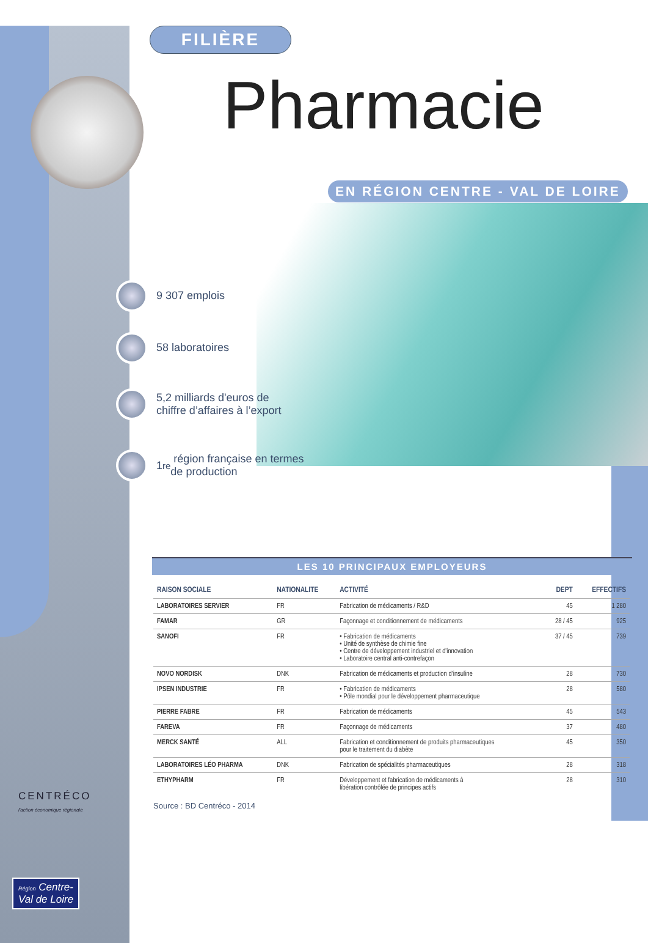FILIÈRE
Pharmacie
EN RÉGION CENTRE - VAL DE LOIRE
9 307 emplois
58 laboratoires
5,2 milliards d'euros de
chiffre d’affaires à l’export
1<sup>re</sup> région française en termes
de production
LES 10 PRINCIPAUX EMPLOYEURS
| RAISON SOCIALE | NATIONALITE | ACTIVITÉ | DEPT | EFFECTIFS |
| --- | --- | --- | --- | --- |
| LABORATOIRES SERVIER | FR | Fabrication de médicaments / R&D | 45 | 1 280 |
| FAMAR | GR | Façonnage et conditionnement de médicaments | 28 / 45 | 925 |
| SANOFI | FR | • Fabrication de médicaments • Unité de synthèse de chimie fine • Centre de développement industriel et d'innovation • Laboratoire central anti-contrefaçon | 37 / 45 | 739 |
| NOVO NORDISK | DNK | Fabrication de médicaments et production d’insuline | 28 | 730 |
| IPSEN INDUSTRIE | FR | • Fabrication de médicaments • Pôle mondial pour le développement pharmaceutique | 28 | 580 |
| PIERRE FABRE | FR | Fabrication de médicaments | 45 | 543 |
| FAREVA | FR | Façonnage de médicaments | 37 | 480 |
| MERCK SANTÉ | ALL | Fabrication et conditionnement de produits pharmaceutiques pour le traitement du diabète | 45 | 350 |
| LABORATOIRES LÉO PHARMA | DNK | Fabrication de spécialités pharmaceutiques | 28 | 318 |
| ETHYPHARM | FR | Développement et fabrication de médicaments à libération contrôlée de principes actifs | 28 | 310 |
Source : BD Centréco - 2014
CENTRÉCO
l'action économique régionale
Région Centre-
Val de Loire